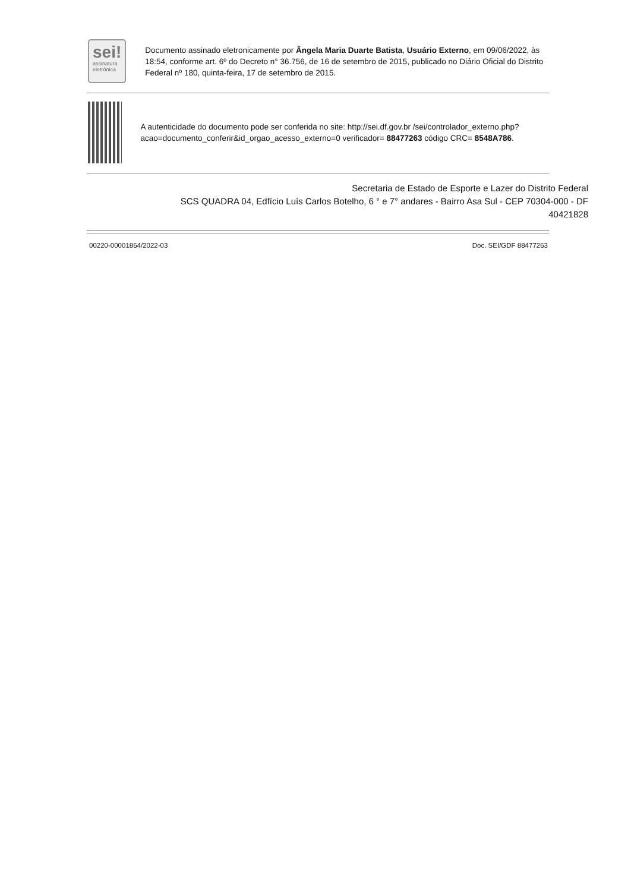sei!
assinatura
eletrônica
Documento assinado eletronicamente por Ângela Maria Duarte Batista, Usuário Externo, em 09/06/2022, às 18:54, conforme art. 6º do Decreto n° 36.756, de 16 de setembro de 2015, publicado no Diário Oficial do Distrito Federal nº 180, quinta-feira, 17 de setembro de 2015.
A autenticidade do documento pode ser conferida no site: http://sei.df.gov.br /sei/controlador_externo.php?acao=documento_conferir&id_orgao_acesso_externo=0 verificador= 88477263 código CRC= 8548A786.
Secretaria de Estado de Esporte e Lazer do Distrito Federal
SCS QUADRA 04, Edfício Luís Carlos Botelho, 6 ° e 7° andares - Bairro Asa Sul - CEP 70304-000 - DF
40421828
00220-00001864/2022-03 Doc. SEI/GDF 88477263